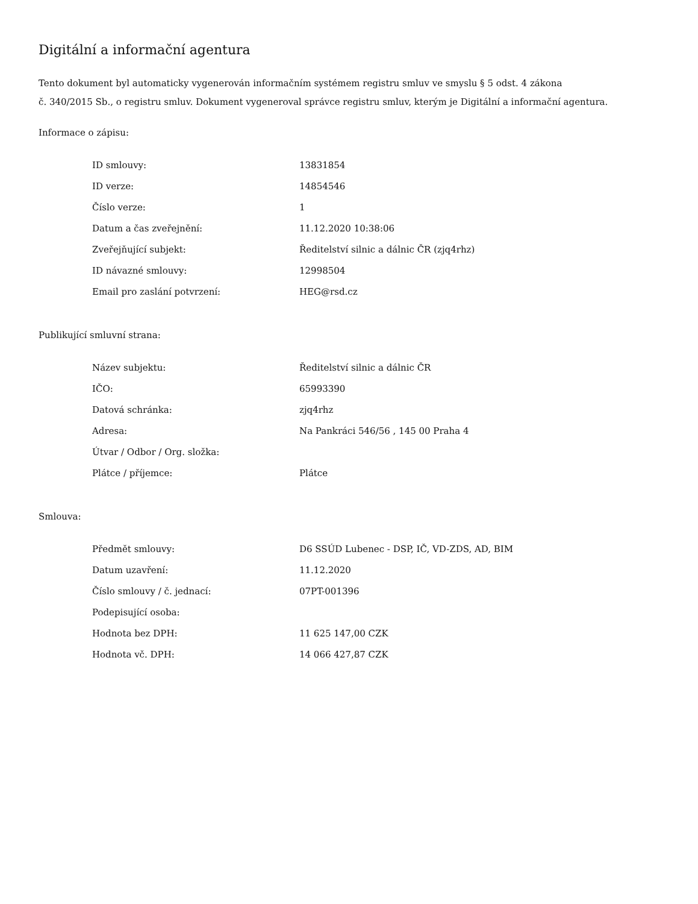Digitální a informační agentura
Tento dokument byl automaticky vygenerován informačním systémem registru smluv ve smyslu § 5 odst. 4 zákona
č. 340/2015 Sb., o registru smluv. Dokument vygeneroval správce registru smluv, kterým je Digitální a informační agentura.
Informace o zápisu:
| ID smlouvy: | 13831854 |
| ID verze: | 14854546 |
| Číslo verze: | 1 |
| Datum a čas zveřejnění: | 11.12.2020 10:38:06 |
| Zveřejňující subjekt: | Ředitelství silnic a dálnic ČR (zjq4rhz) |
| ID návazné smlouvy: | 12998504 |
| Email pro zaslání potvrzení: | HEG@rsd.cz |
Publikující smluvní strana:
| Název subjektu: | Ředitelství silnic a dálnic ČR |
| IČO: | 65993390 |
| Datová schránka: | zjq4rhz |
| Adresa: | Na Pankráci 546/56 , 145 00 Praha 4 |
| Útvar / Odbor / Org. složka: | |
| Plátce / příjemce: | Plátce |
Smlouva:
| Předmět smlouvy: | D6 SSÚD Lubenec - DSP, IČ, VD-ZDS, AD, BIM |
| Datum uzavření: | 11.12.2020 |
| Číslo smlouvy / č. jednací: | 07PT-001396 |
| Podepisující osoba: | |
| Hodnota bez DPH: | 11 625 147,00 CZK |
| Hodnota vč. DPH: | 14 066 427,87 CZK |